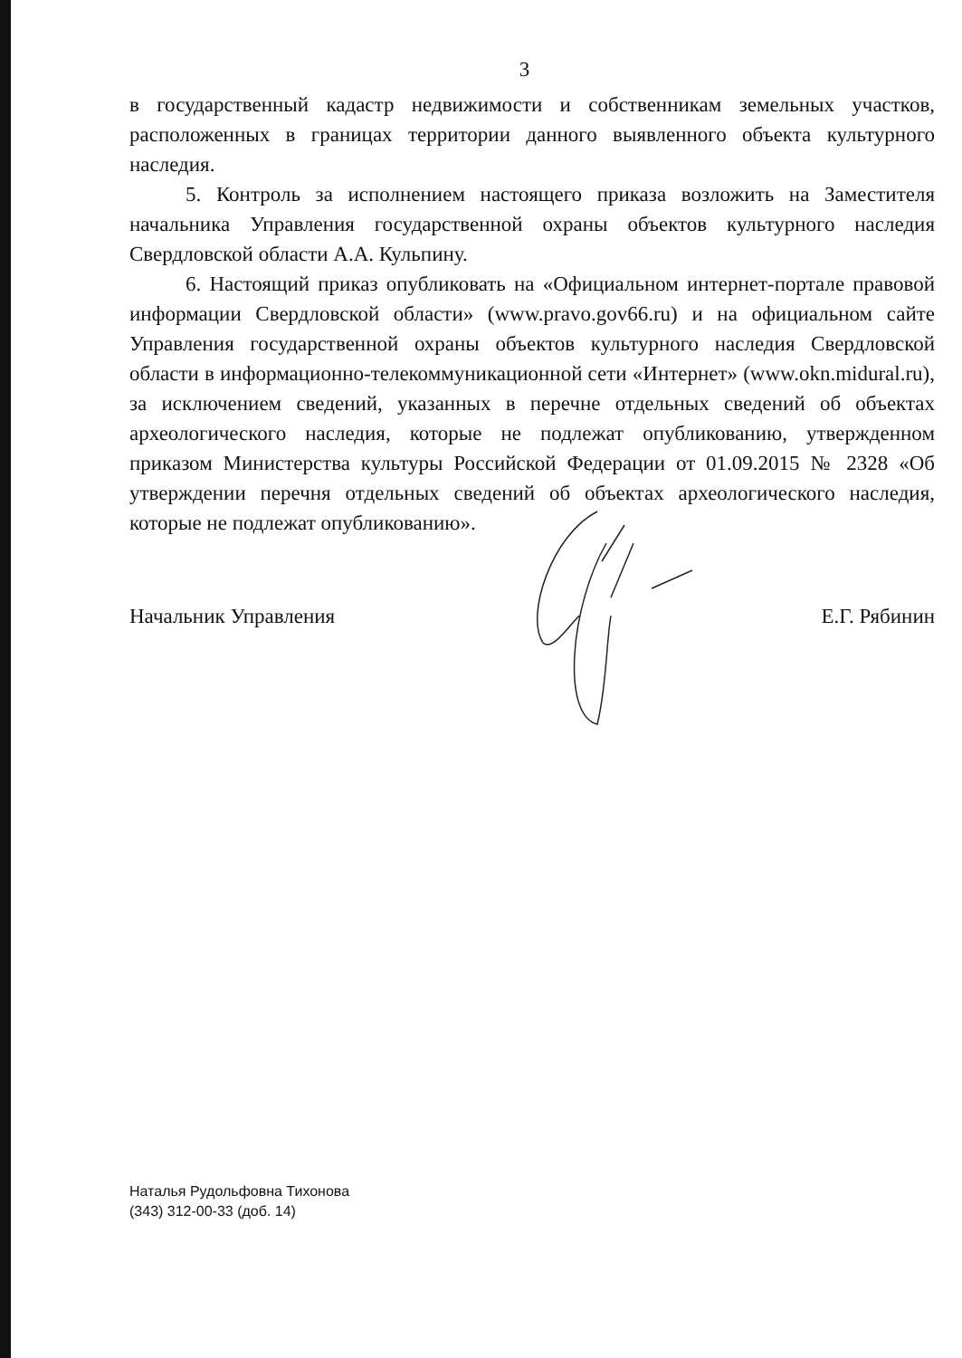3
в государственный кадастр недвижимости и собственникам земельных участков, расположенных в границах территории данного выявленного объекта культурного наследия.
5. Контроль за исполнением настоящего приказа возложить на Заместителя начальника Управления государственной охраны объектов культурного наследия Свердловской области А.А. Кульпину.
6. Настоящий приказ опубликовать на «Официальном интернет-портале правовой информации Свердловской области» (www.pravo.gov66.ru) и на официальном сайте Управления государственной охраны объектов культурного наследия Свердловской области в информационно-телекоммуникационной сети «Интернет» (www.okn.midural.ru), за исключением сведений, указанных в перечне отдельных сведений об объектах археологического наследия, которые не подлежат опубликованию, утвержденном приказом Министерства культуры Российской Федерации от 01.09.2015 № 2328 «Об утверждении перечня отдельных сведений об объектах археологического наследия, которые не подлежат опубликованию».
Начальник Управления Е.Г. Рябинин
Наталья Рудольфовна Тихонова
(343) 312-00-33 (доб. 14)